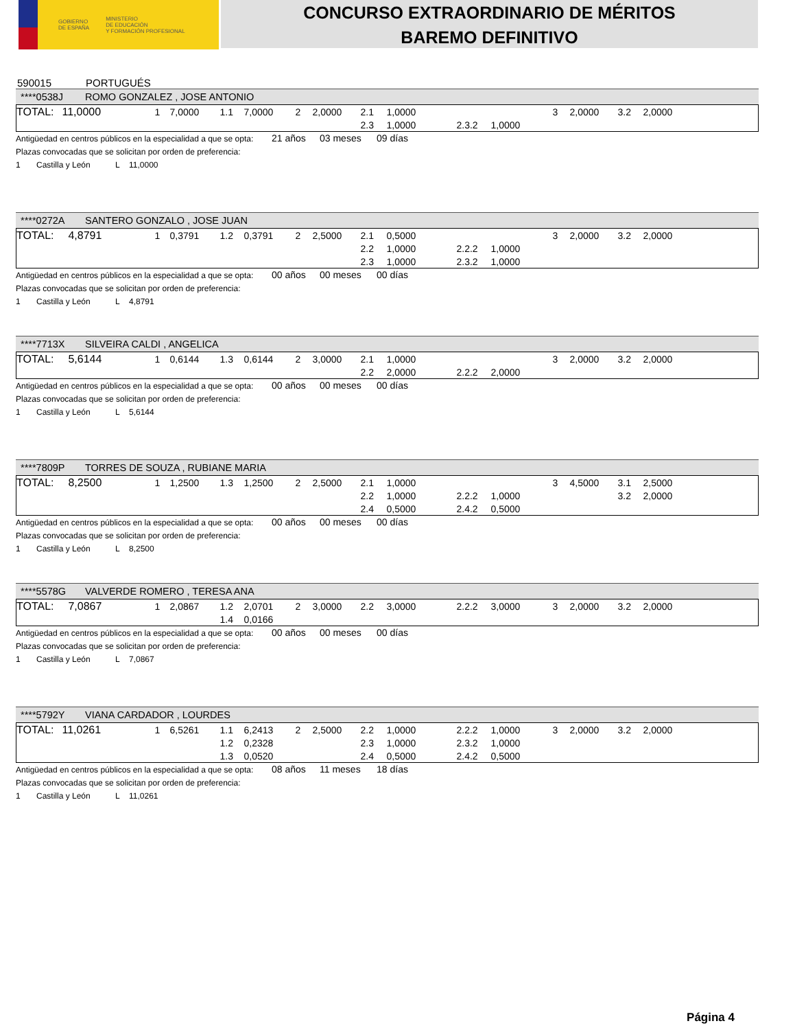GOBIERNO
DE ESPAÑA
MINISTERIO
DE EDUCACIÓN
Y FORMACIÓN PROFESIONAL
CONCURSO EXTRAORDINARIO DE MÉRITOS
BAREMO DEFINITIVO
590015 PORTUGUÉS
****0538J ROMO GONZALEZ , JOSE ANTONIO
| TOTAL: | 11,0000 | | 1 | 7,0000 | 1.1 | 7,0000 | 2 | 2,0000 | 2.1 | 1,0000 | | | 3 | 2,0000 | 3.2 | 2,0000 |
| | | | | | | | | | 2.3 | 1,0000 | 2.3.2 | 1,0000 | | | | |
Antigüedad en centros públicos en la especialidad a que se opta: 21 años 03 meses 09 días
Plazas convocadas que se solicitan por orden de preferencia:
1 Castilla y León L 11,0000
****0272A SANTERO GONZALO , JOSE JUAN
| TOTAL: | 4,8791 | | 1 | 0,3791 | 1.2 | 0,3791 | 2 | 2,5000 | 2.1 | 0,5000 | | | 3 | 2,0000 | 3.2 | 2,0000 |
| | | | | | | | | | 2.2 | 1,0000 | 2.2.2 | 1,0000 | | | | |
| | | | | | | | | | 2.3 | 1,0000 | 2.3.2 | 1,0000 | | | | |
Antigüedad en centros públicos en la especialidad a que se opta: 00 años 00 meses 00 días
Plazas convocadas que se solicitan por orden de preferencia:
1 Castilla y León L 4,8791
****7713X SILVEIRA CALDI , ANGELICA
| TOTAL: | 5,6144 | | 1 | 0,6144 | 1.3 | 0,6144 | 2 | 3,0000 | 2.1 | 1,0000 | | | 3 | 2,0000 | 3.2 | 2,0000 |
| | | | | | | | | | 2.2 | 2,0000 | 2.2.2 | 2,0000 | | | | |
Antigüedad en centros públicos en la especialidad a que se opta: 00 años 00 meses 00 días
Plazas convocadas que se solicitan por orden de preferencia:
1 Castilla y León L 5,6144
****7809P TORRES DE SOUZA , RUBIANE MARIA
| TOTAL: | 8,2500 | | 1 | 1,2500 | 1.3 | 1,2500 | 2 | 2,5000 | 2.1 | 1,0000 | | | 3 | 4,5000 | 3.1 | 2,5000 |
| | | | | | | | | | 2.2 | 1,0000 | 2.2.2 | 1,0000 | | | 3.2 | 2,0000 |
| | | | | | | | | | 2.4 | 0,5000 | 2.4.2 | 0,5000 | | | | |
Antigüedad en centros públicos en la especialidad a que se opta: 00 años 00 meses 00 días
Plazas convocadas que se solicitan por orden de preferencia:
1 Castilla y León L 8,2500
****5578G VALVERDE ROMERO , TERESA ANA
| TOTAL: | 7,0867 | | 1 | 2,0867 | 1.2 | 2,0701 | 2 | 3,0000 | 2.2 | 3,0000 | 2.2.2 | 3,0000 | 3 | 2,0000 | 3.2 | 2,0000 |
| | | | | | 1.4 | 0,0166 | | | | | | | | | | |
Antigüedad en centros públicos en la especialidad a que se opta: 00 años 00 meses 00 días
Plazas convocadas que se solicitan por orden de preferencia:
1 Castilla y León L 7,0867
****5792Y VIANA CARDADOR , LOURDES
| TOTAL: | 11,0261 | | 1 | 6,5261 | 1.1 | 6,2413 | 2 | 2,5000 | 2.2 | 1,0000 | 2.2.2 | 1,0000 | 3 | 2,0000 | 3.2 | 2,0000 |
| | | | | | 1.2 | 0,2328 | | | 2.3 | 1,0000 | 2.3.2 | 1,0000 | | | | |
| | | | | | 1.3 | 0,0520 | | | 2.4 | 0,5000 | 2.4.2 | 0,5000 | | | | |
Antigüedad en centros públicos en la especialidad a que se opta: 08 años 11 meses 18 días
Plazas convocadas que se solicitan por orden de preferencia:
1 Castilla y León L 11,0261
Página 4